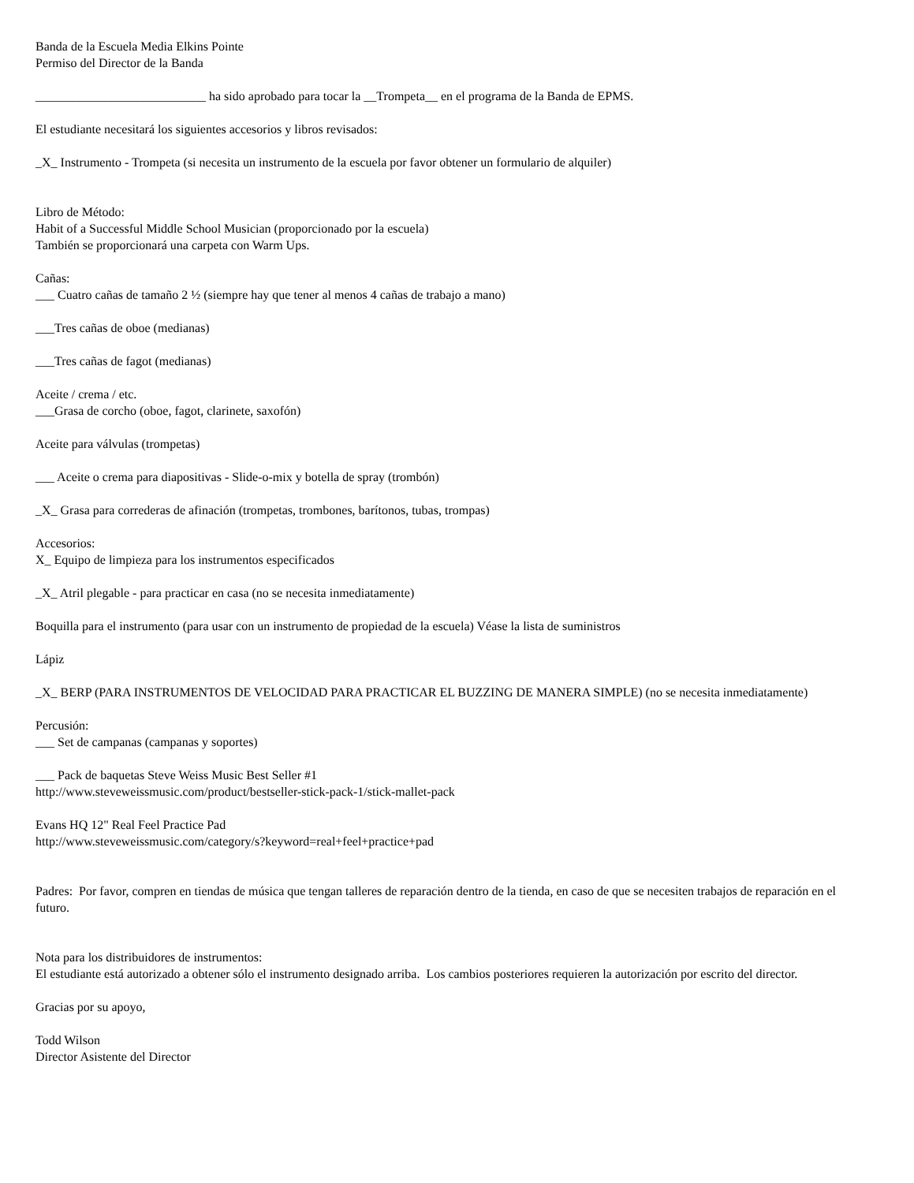Banda de la Escuela Media Elkins Pointe
Permiso del Director de la Banda
___________________________ ha sido aprobado para tocar la __Trompeta__ en el programa de la Banda de EPMS.
El estudiante necesitará los siguientes accesorios y libros revisados:
_X_ Instrumento - Trompeta (si necesita un instrumento de la escuela por favor obtener un formulario de alquiler)
Libro de Método:
Habit of a Successful Middle School Musician (proporcionado por la escuela)
También se proporcionará una carpeta con Warm Ups.
Cañas:
___ Cuatro cañas de tamaño 2 ½ (siempre hay que tener al menos 4 cañas de trabajo a mano)
___Tres cañas de oboe (medianas)
___Tres cañas de fagot (medianas)
Aceite / crema / etc.
___Grasa de corcho (oboe, fagot, clarinete, saxofón)
Aceite para válvulas (trompetas)
___ Aceite o crema para diapositivas - Slide-o-mix y botella de spray (trombón)
_X_ Grasa para correderas de afinación (trompetas, trombones, barítonos, tubas, trompas)
Accesorios:
X_ Equipo de limpieza para los instrumentos especificados
_X_ Atril plegable - para practicar en casa (no se necesita inmediatamente)
Boquilla para el instrumento (para usar con un instrumento de propiedad de la escuela) Véase la lista de suministros
Lápiz
_X_ BERP (PARA INSTRUMENTOS DE VELOCIDAD PARA PRACTICAR EL BUZZING DE MANERA SIMPLE) (no se necesita inmediatamente)
Percusión:
___ Set de campanas (campanas y soportes)
___ Pack de baquetas Steve Weiss Music Best Seller #1
http://www.steveweissmusic.com/product/bestseller-stick-pack-1/stick-mallet-pack
Evans HQ 12" Real Feel Practice Pad
http://www.steveweissmusic.com/category/s?keyword=real+feel+practice+pad
Padres: Por favor, compren en tiendas de música que tengan talleres de reparación dentro de la tienda, en caso de que se necesiten trabajos de reparación en el futuro.
Nota para los distribuidores de instrumentos:
El estudiante está autorizado a obtener sólo el instrumento designado arriba. Los cambios posteriores requieren la autorización por escrito del director.
Gracias por su apoyo,
Todd Wilson
Director Asistente del Director